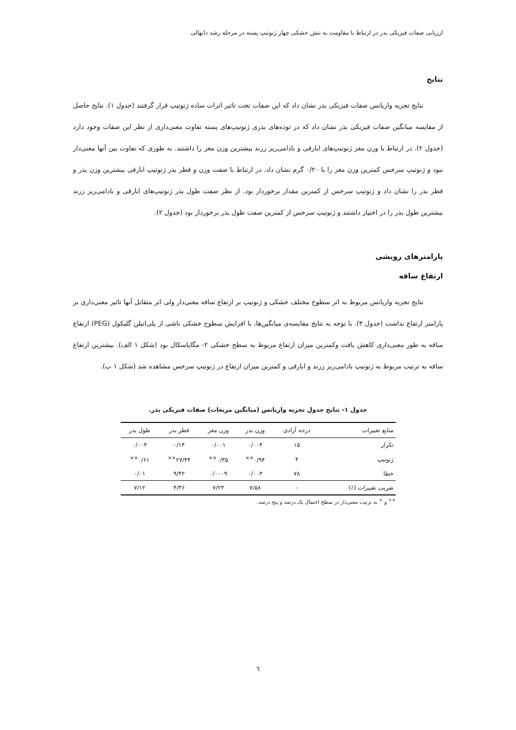ارزیابی صفات فیزیکی بذر در ارتباط با مقاومت به تنش خشکی چهار ژنوتیپ پسته در مرحله رشد دانهالی
نتایج
نتایج تجزیه واریانس صفات فیزیکی بذر نشان داد که این صفات تحت تاثیر اثرات ساده ژنوتیپ قرار گرفتند (جدول ۱). نتایج حاصل از مقایسه میانگین صفات فیزیکی بذر نشان داد که در توده‌های بذری ژنوتیپ‌های پسته تفاوت معنی‌داری از نظر این صفات وجود دارد (جدول ۲). در ارتباط با وزن مغز ژنوتیپ‌های ابارقی و بادامی‌ریز زرند بیشترین وزن مغز را داشتند. به طوری که تفاوت بین آنها معنی‌دار نبود و ژنوتیپ سرخس کمترین وزن مغز را با ۰/۲۰ گرم نشان داد. در ارتباط با صفت وزن و قطر بذر ژنوتیپ ابارقی بیشترین وزن بذر و قطر بذر را نشان داد و ژنوتیپ سرخس از کمترین مقدار برخوردار بود. از نظر صفت طول بذر ژنوتیپ‌های ابارقی و بادامی‌ریز زرند بیشترین طول بذر را در اختیار داشتند و ژنوتیپ سرخس از کمترین صفت طول بذر برخوردار بود (جدول ۲).
پارامترهای رویشی
ارتفاع ساقه
نتایج تجزیه واریانس مربوط به اثر سطوح مختلف خشکی و ژنوتیپ بر ارتفاع ساقه معنی‌دار ولی اثر متقابل آنها تاثیر معنی‌داری بر پارامتر ارتفاع نداشت (جدول ۳). با توجه به نتایج مقایسه‌ی میانگین‌ها، با افزایش سطوح خشکی ناشی از پلی‌اتیلن گلیکول (PEG) ارتفاع ساقه به طور معنی‌داری کاهش یافت وکمترین میزان ارتفاع مربوط به سطح خشکی ۲- مگاپاسکال بود (شکل ۱ الف). بیشترین ارتفاع ساقه به ترتیب مربوط به ژنوتیپ بادامی‌ریز زرند و ابارقی و کمترین میزان ارتفاع در ژنوتیپ سرخس مشاهده شد (شکل ۱ ب).
جدول ۱- نتایج جدول تجزیه واریانس (میانگین مربعات) صفات فیزیکی بذر.
| منابع تغییرات | درجه آزادی | وزن بذر | وزن مغز | قطر بذر | طول بذر |
| --- | --- | --- | --- | --- | --- |
| تکرار | ۱۵ | ۰/۰۰۴ | ۰/۰۰۱ | ۰/۱۴ | ۰/۰۰۴ |
| ژنوتیپ | ۴ | ۰/۹۴<sup>××</sup> | ۰/۳۵<sup>××</sup> | ۲۷/۴۴<sup>××</sup> | ۰/۶۱<sup>××</sup> |
| خطا | ۷۸ | ۰/۰۰۳ | ۰/۰۰۰۹ | ۹/۴۲ | ۰/۰۱ |
| ضریب تغییرات (٪) | - | ۷/۵۸ | ۷/۲۳ | ۴/۳۶ | ۷/۱۲ |
<sup>××</sup> و <sup>×</sup> به ترتیب معنی‌دار در سطح احتمال یک درصد و پنج درصد.
٦